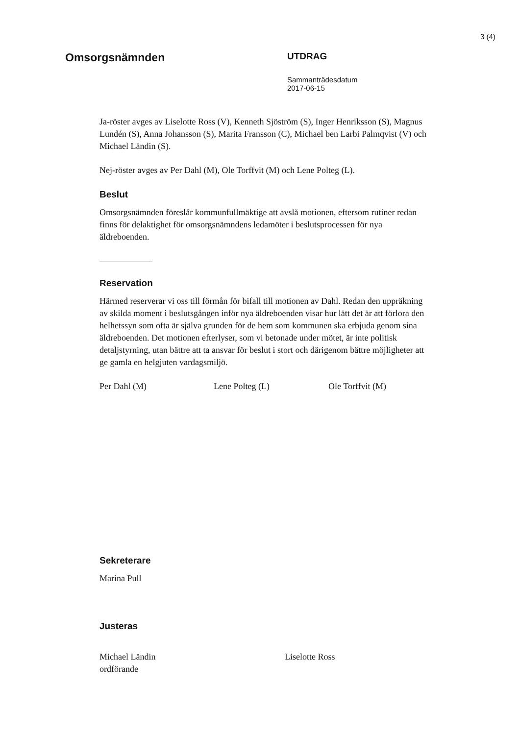3 (4)
Omsorgsnämnden
UTDRAG
Sammanträdesdatum
2017-06-15
Ja-röster avges av Liselotte Ross (V), Kenneth Sjöström (S), Inger Henriksson (S), Magnus Lundén (S), Anna Johansson (S), Marita Fransson (C), Michael ben Larbi Palmqvist (V) och Michael Ländin (S).
Nej-röster avges av Per Dahl (M), Ole Torffvit (M) och Lene Polteg (L).
Beslut
Omsorgsnämnden föreslår kommunfullmäktige att avslå motionen, eftersom rutiner redan finns för delaktighet för omsorgsnämndens ledamöter i beslutsprocessen för nya äldreboenden.
Reservation
Härmed reserverar vi oss till förmån för bifall till motionen av Dahl. Redan den uppräkning av skilda moment i beslutsgången inför nya äldreboenden visar hur lätt det är att förlora den helhetssyn som ofta är själva grunden för de hem som kommunen ska erbjuda genom sina äldreboenden. Det motionen efterlyser, som vi betonade under mötet, är inte politisk detaljstyrning, utan bättre att ta ansvar för beslut i stort och därigenom bättre möjligheter att ge gamla en helgjuten vardagsmiljö.
Per Dahl (M) Lene Polteg (L) Ole Torffvit (M)
Sekreterare
Marina Pull
Justeras
Michael Ländin
ordförande Liselotte Ross